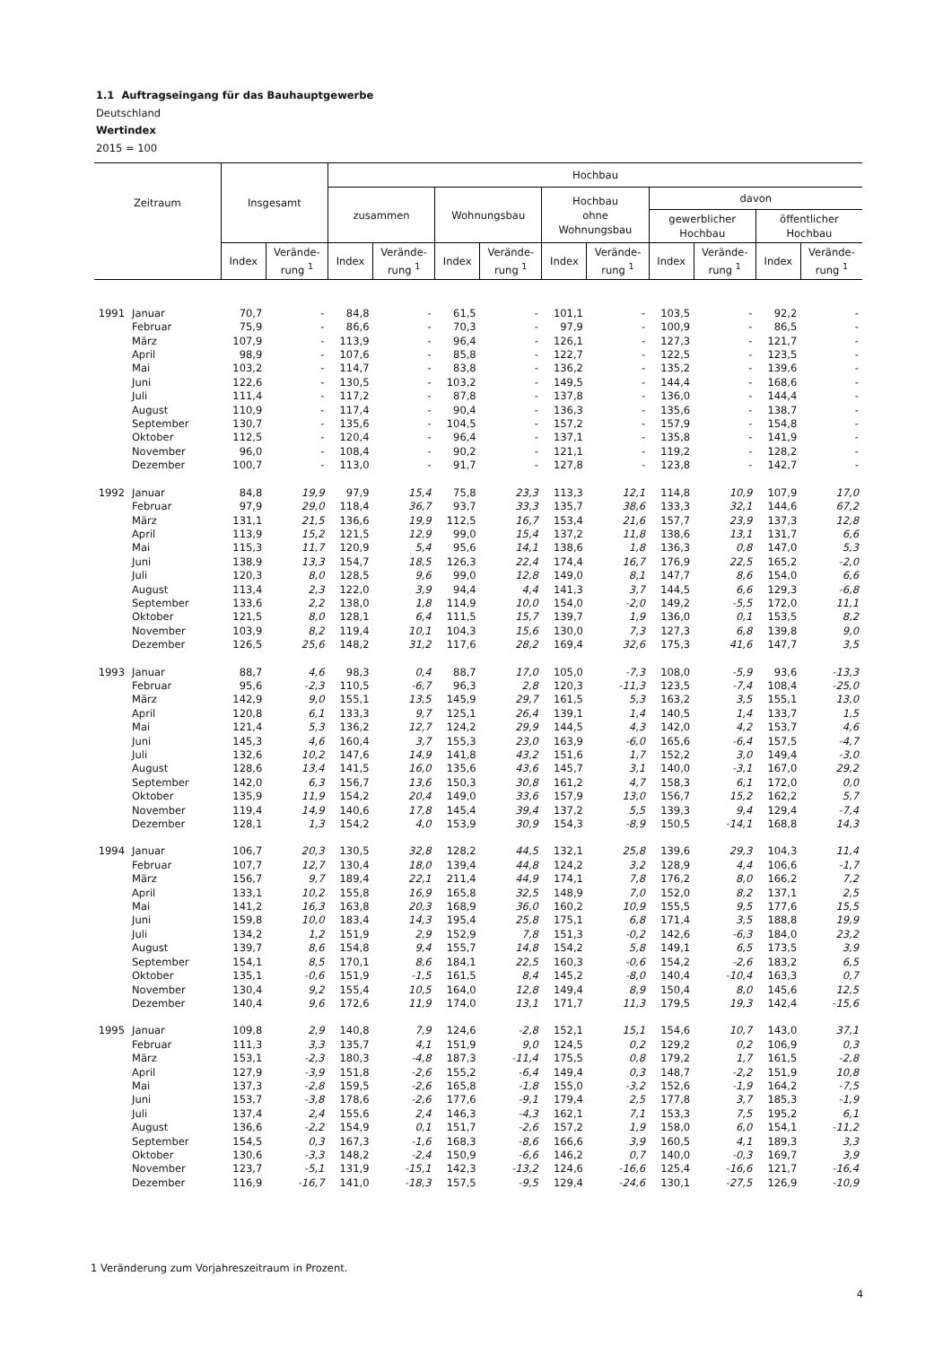1.1 Auftragseingang für das Bauhauptgewerbe
Deutschland
Wertindex
2015 = 100
| Zeitraum | | Insgesamt | | Hochbau | | | | | | | | | |
| --- | --- | --- | --- | --- | --- | --- | --- | --- | --- | --- | --- | --- | --- |
| | | | | zusammen | | Wohnungsbau | | Hochbau ohne Wohnungsbau | | davon | | | |
| | | | | | | | | | | gewerblicher Hochbau | | öffentlicher Hochbau | |
| | | Index | Verände- rung <sup>1</sup> | Index | Verände- rung <sup>1</sup> | Index | Verände- rung <sup>1</sup> | Index | Verände- rung <sup>1</sup> | Index | Verände- rung <sup>1</sup> | Index | Verände- rung <sup>1</sup> |
| 1991 | Januar | 70,7 | - | 84,8 | - | 61,5 | - | 101,1 | - | 103,5 | - | 92,2 | - |
| | Februar | 75,9 | - | 86,6 | - | 70,3 | - | 97,9 | - | 100,9 | - | 86,5 | - |
| | März | 107,9 | - | 113,9 | - | 96,4 | - | 126,1 | - | 127,3 | - | 121,7 | - |
| | April | 98,9 | - | 107,6 | - | 85,8 | - | 122,7 | - | 122,5 | - | 123,5 | - |
| | Mai | 103,2 | - | 114,7 | - | 83,8 | - | 136,2 | - | 135,2 | - | 139,6 | - |
| | Juni | 122,6 | - | 130,5 | - | 103,2 | - | 149,5 | - | 144,4 | - | 168,6 | - |
| | Juli | 111,4 | - | 117,2 | - | 87,8 | - | 137,8 | - | 136,0 | - | 144,4 | - |
| | August | 110,9 | - | 117,4 | - | 90,4 | - | 136,3 | - | 135,6 | - | 138,7 | - |
| | September | 130,7 | - | 135,6 | - | 104,5 | - | 157,2 | - | 157,9 | - | 154,8 | - |
| | Oktober | 112,5 | - | 120,4 | - | 96,4 | - | 137,1 | - | 135,8 | - | 141,9 | - |
| | November | 96,0 | - | 108,4 | - | 90,2 | - | 121,1 | - | 119,2 | - | 128,2 | - |
| | Dezember | 100,7 | - | 113,0 | - | 91,7 | - | 127,8 | - | 123,8 | - | 142,7 | - |
| 1992 | Januar | 84,8 | 19,9 | 97,9 | 15,4 | 75,8 | 23,3 | 113,3 | 12,1 | 114,8 | 10,9 | 107,9 | 17,0 |
| | Februar | 97,9 | 29,0 | 118,4 | 36,7 | 93,7 | 33,3 | 135,7 | 38,6 | 133,3 | 32,1 | 144,6 | 67,2 |
| | März | 131,1 | 21,5 | 136,6 | 19,9 | 112,5 | 16,7 | 153,4 | 21,6 | 157,7 | 23,9 | 137,3 | 12,8 |
| | April | 113,9 | 15,2 | 121,5 | 12,9 | 99,0 | 15,4 | 137,2 | 11,8 | 138,6 | 13,1 | 131,7 | 6,6 |
| | Mai | 115,3 | 11,7 | 120,9 | 5,4 | 95,6 | 14,1 | 138,6 | 1,8 | 136,3 | 0,8 | 147,0 | 5,3 |
| | Juni | 138,9 | 13,3 | 154,7 | 18,5 | 126,3 | 22,4 | 174,4 | 16,7 | 176,9 | 22,5 | 165,2 | -2,0 |
| | Juli | 120,3 | 8,0 | 128,5 | 9,6 | 99,0 | 12,8 | 149,0 | 8,1 | 147,7 | 8,6 | 154,0 | 6,6 |
| | August | 113,4 | 2,3 | 122,0 | 3,9 | 94,4 | 4,4 | 141,3 | 3,7 | 144,5 | 6,6 | 129,3 | -6,8 |
| | September | 133,6 | 2,2 | 138,0 | 1,8 | 114,9 | 10,0 | 154,0 | -2,0 | 149,2 | -5,5 | 172,0 | 11,1 |
| | Oktober | 121,5 | 8,0 | 128,1 | 6,4 | 111,5 | 15,7 | 139,7 | 1,9 | 136,0 | 0,1 | 153,5 | 8,2 |
| | November | 103,9 | 8,2 | 119,4 | 10,1 | 104,3 | 15,6 | 130,0 | 7,3 | 127,3 | 6,8 | 139,8 | 9,0 |
| | Dezember | 126,5 | 25,6 | 148,2 | 31,2 | 117,6 | 28,2 | 169,4 | 32,6 | 175,3 | 41,6 | 147,7 | 3,5 |
| 1993 | Januar | 88,7 | 4,6 | 98,3 | 0,4 | 88,7 | 17,0 | 105,0 | -7,3 | 108,0 | -5,9 | 93,6 | -13,3 |
| | Februar | 95,6 | -2,3 | 110,5 | -6,7 | 96,3 | 2,8 | 120,3 | -11,3 | 123,5 | -7,4 | 108,4 | -25,0 |
| | März | 142,9 | 9,0 | 155,1 | 13,5 | 145,9 | 29,7 | 161,5 | 5,3 | 163,2 | 3,5 | 155,1 | 13,0 |
| | April | 120,8 | 6,1 | 133,3 | 9,7 | 125,1 | 26,4 | 139,1 | 1,4 | 140,5 | 1,4 | 133,7 | 1,5 |
| | Mai | 121,4 | 5,3 | 136,2 | 12,7 | 124,2 | 29,9 | 144,5 | 4,3 | 142,0 | 4,2 | 153,7 | 4,6 |
| | Juni | 145,3 | 4,6 | 160,4 | 3,7 | 155,3 | 23,0 | 163,9 | -6,0 | 165,6 | -6,4 | 157,5 | -4,7 |
| | Juli | 132,6 | 10,2 | 147,6 | 14,9 | 141,8 | 43,2 | 151,6 | 1,7 | 152,2 | 3,0 | 149,4 | -3,0 |
| | August | 128,6 | 13,4 | 141,5 | 16,0 | 135,6 | 43,6 | 145,7 | 3,1 | 140,0 | -3,1 | 167,0 | 29,2 |
| | September | 142,0 | 6,3 | 156,7 | 13,6 | 150,3 | 30,8 | 161,2 | 4,7 | 158,3 | 6,1 | 172,0 | 0,0 |
| | Oktober | 135,9 | 11,9 | 154,2 | 20,4 | 149,0 | 33,6 | 157,9 | 13,0 | 156,7 | 15,2 | 162,2 | 5,7 |
| | November | 119,4 | 14,9 | 140,6 | 17,8 | 145,4 | 39,4 | 137,2 | 5,5 | 139,3 | 9,4 | 129,4 | -7,4 |
| | Dezember | 128,1 | 1,3 | 154,2 | 4,0 | 153,9 | 30,9 | 154,3 | -8,9 | 150,5 | -14,1 | 168,8 | 14,3 |
| 1994 | Januar | 106,7 | 20,3 | 130,5 | 32,8 | 128,2 | 44,5 | 132,1 | 25,8 | 139,6 | 29,3 | 104,3 | 11,4 |
| | Februar | 107,7 | 12,7 | 130,4 | 18,0 | 139,4 | 44,8 | 124,2 | 3,2 | 128,9 | 4,4 | 106,6 | -1,7 |
| | März | 156,7 | 9,7 | 189,4 | 22,1 | 211,4 | 44,9 | 174,1 | 7,8 | 176,2 | 8,0 | 166,2 | 7,2 |
| | April | 133,1 | 10,2 | 155,8 | 16,9 | 165,8 | 32,5 | 148,9 | 7,0 | 152,0 | 8,2 | 137,1 | 2,5 |
| | Mai | 141,2 | 16,3 | 163,8 | 20,3 | 168,9 | 36,0 | 160,2 | 10,9 | 155,5 | 9,5 | 177,6 | 15,5 |
| | Juni | 159,8 | 10,0 | 183,4 | 14,3 | 195,4 | 25,8 | 175,1 | 6,8 | 171,4 | 3,5 | 188,8 | 19,9 |
| | Juli | 134,2 | 1,2 | 151,9 | 2,9 | 152,9 | 7,8 | 151,3 | -0,2 | 142,6 | -6,3 | 184,0 | 23,2 |
| | August | 139,7 | 8,6 | 154,8 | 9,4 | 155,7 | 14,8 | 154,2 | 5,8 | 149,1 | 6,5 | 173,5 | 3,9 |
| | September | 154,1 | 8,5 | 170,1 | 8,6 | 184,1 | 22,5 | 160,3 | -0,6 | 154,2 | -2,6 | 183,2 | 6,5 |
| | Oktober | 135,1 | -0,6 | 151,9 | -1,5 | 161,5 | 8,4 | 145,2 | -8,0 | 140,4 | -10,4 | 163,3 | 0,7 |
| | November | 130,4 | 9,2 | 155,4 | 10,5 | 164,0 | 12,8 | 149,4 | 8,9 | 150,4 | 8,0 | 145,6 | 12,5 |
| | Dezember | 140,4 | 9,6 | 172,6 | 11,9 | 174,0 | 13,1 | 171,7 | 11,3 | 179,5 | 19,3 | 142,4 | -15,6 |
| 1995 | Januar | 109,8 | 2,9 | 140,8 | 7,9 | 124,6 | -2,8 | 152,1 | 15,1 | 154,6 | 10,7 | 143,0 | 37,1 |
| | Februar | 111,3 | 3,3 | 135,7 | 4,1 | 151,9 | 9,0 | 124,5 | 0,2 | 129,2 | 0,2 | 106,9 | 0,3 |
| | März | 153,1 | -2,3 | 180,3 | -4,8 | 187,3 | -11,4 | 175,5 | 0,8 | 179,2 | 1,7 | 161,5 | -2,8 |
| | April | 127,9 | -3,9 | 151,8 | -2,6 | 155,2 | -6,4 | 149,4 | 0,3 | 148,7 | -2,2 | 151,9 | 10,8 |
| | Mai | 137,3 | -2,8 | 159,5 | -2,6 | 165,8 | -1,8 | 155,0 | -3,2 | 152,6 | -1,9 | 164,2 | -7,5 |
| | Juni | 153,7 | -3,8 | 178,6 | -2,6 | 177,6 | -9,1 | 179,4 | 2,5 | 177,8 | 3,7 | 185,3 | -1,9 |
| | Juli | 137,4 | 2,4 | 155,6 | 2,4 | 146,3 | -4,3 | 162,1 | 7,1 | 153,3 | 7,5 | 195,2 | 6,1 |
| | August | 136,6 | -2,2 | 154,9 | 0,1 | 151,7 | -2,6 | 157,2 | 1,9 | 158,0 | 6,0 | 154,1 | -11,2 |
| | September | 154,5 | 0,3 | 167,3 | -1,6 | 168,3 | -8,6 | 166,6 | 3,9 | 160,5 | 4,1 | 189,3 | 3,3 |
| | Oktober | 130,6 | -3,3 | 148,2 | -2,4 | 150,9 | -6,6 | 146,2 | 0,7 | 140,0 | -0,3 | 169,7 | 3,9 |
| | November | 123,7 | -5,1 | 131,9 | -15,1 | 142,3 | -13,2 | 124,6 | -16,6 | 125,4 | -16,6 | 121,7 | -16,4 |
| | Dezember | 116,9 | -16,7 | 141,0 | -18,3 | 157,5 | -9,5 | 129,4 | -24,6 | 130,1 | -27,5 | 126,9 | -10,9 |
1 Veränderung zum Vorjahreszeitraum in Prozent.
4